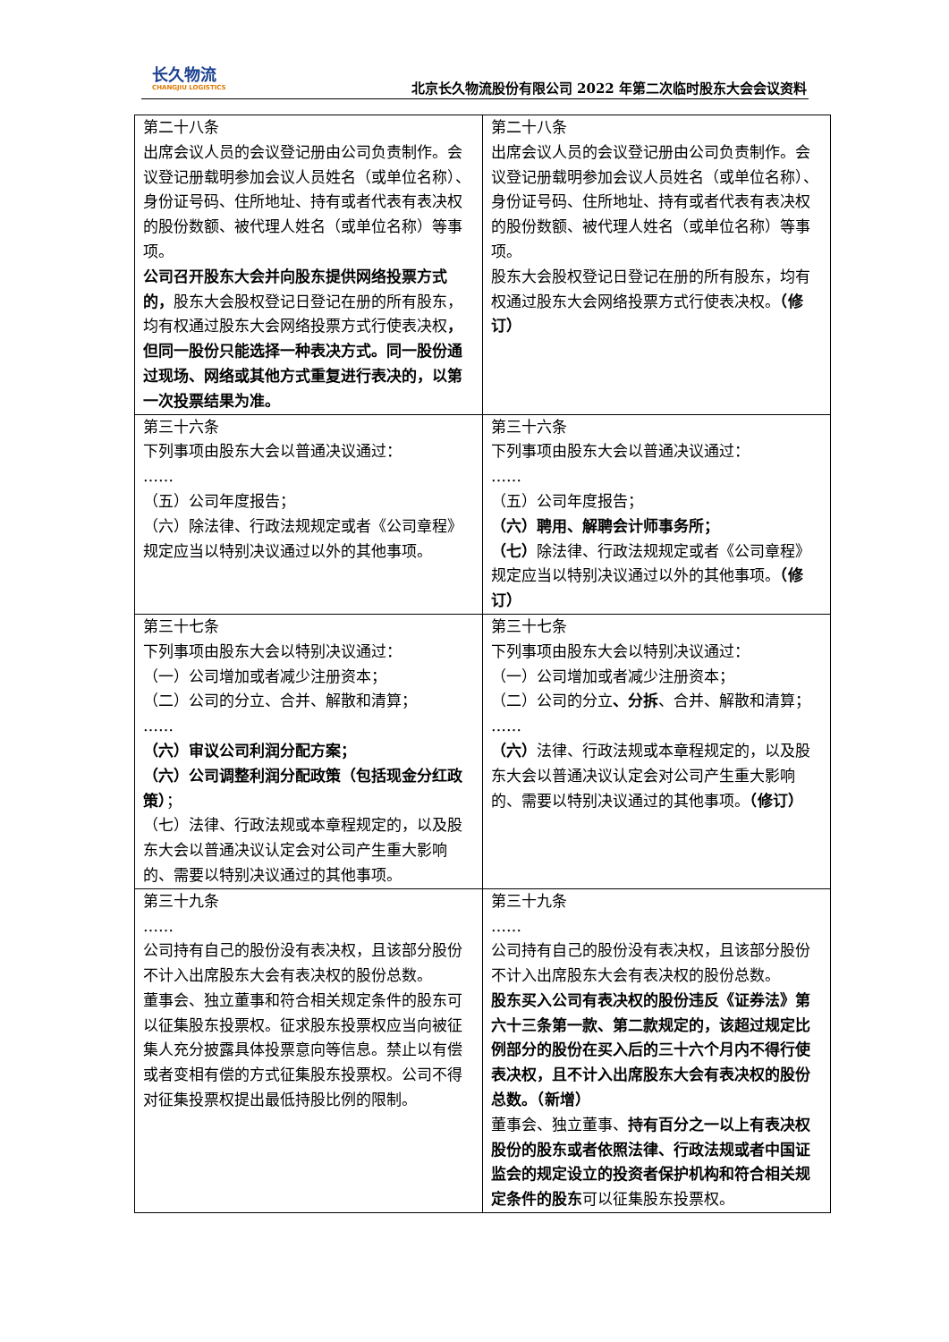长久物流
CHANGJIU LOGISTICS
北京长久物流股份有限公司 2022 年第二次临时股东大会会议资料
| 第二十八条 出席会议人员的会议登记册由公司负责制作。会议登记册载明参加会议人员姓名（或单位名称）、身份证号码、住所地址、持有或者代表有表决权的股份数额、被代理人姓名（或单位名称）等事项。 公司召开股东大会并向股东提供网络投票方式的， 股东大会股权登记日登记在册的所有股东，均有权通过股东大会网络投票方式行使表决权 ，但同一股份只能选择一种表决方式。同一股份通过现场、网络或其他方式重复进行表决的，以第一次投票结果为准。 | 第二十八条 出席会议人员的会议登记册由公司负责制作。会议登记册载明参加会议人员姓名（或单位名称）、身份证号码、住所地址、持有或者代表有表决权的股份数额、被代理人姓名（或单位名称）等事项。 股东大会股权登记日登记在册的所有股东，均有权通过股东大会网络投票方式行使表决权。 （修订） |
| 第三十六条 下列事项由股东大会以普通决议通过： …… （五）公司年度报告； （六）除法律、行政法规规定或者《公司章程》规定应当以特别决议通过以外的其他事项。 | 第三十六条 下列事项由股东大会以普通决议通过： …… （五）公司年度报告； （六）聘用、解聘会计师事务所； （七） 除法律、行政法规规定或者《公司章程》规定应当以特别决议通过以外的其他事项。 （修订） |
| 第三十七条 下列事项由股东大会以特别决议通过： （一）公司增加或者减少注册资本； （二）公司的分立、合并、解散和清算； …… （六）审议公司利润分配方案； （六）公司调整利润分配政策（包括现金分红政策） ； （七）法律、行政法规或本章程规定的，以及股东大会以普通决议认定会对公司产生重大影响的、需要以特别决议通过的其他事项。 | 第三十七条 下列事项由股东大会以特别决议通过： （一）公司增加或者减少注册资本； （二）公司的分立 、分拆 、合并、解散和清算； …… （六） 法律、行政法规或本章程规定的，以及股东大会以普通决议认定会对公司产生重大影响的、需要以特别决议通过的其他事项。 （修订） |
| 第三十九条 …… 公司持有自己的股份没有表决权，且该部分股份不计入出席股东大会有表决权的股份总数。 董事会、独立董事和符合相关规定条件的股东可以征集股东投票权。征求股东投票权应当向被征集人充分披露具体投票意向等信息。禁止以有偿或者变相有偿的方式征集股东投票权。公司不得对征集投票权提出最低持股比例的限制。 | 第三十九条 …… 公司持有自己的股份没有表决权，且该部分股份不计入出席股东大会有表决权的股份总数。 股东买入公司有表决权的股份违反《证券法》第六十三条第一款、第二款规定的，该超过规定比例部分的股份在买入后的三十六个月内不得行使表决权，且不计入出席股东大会有表决权的股份总数。（新增） 董事会、独立董事、 持有百分之一以上有表决权股份的股东或者依照法律、行政法规或者中国证监会的规定设立的投资者保护机构和符合相关规定条件的股东 可以征集股东投票权。 |